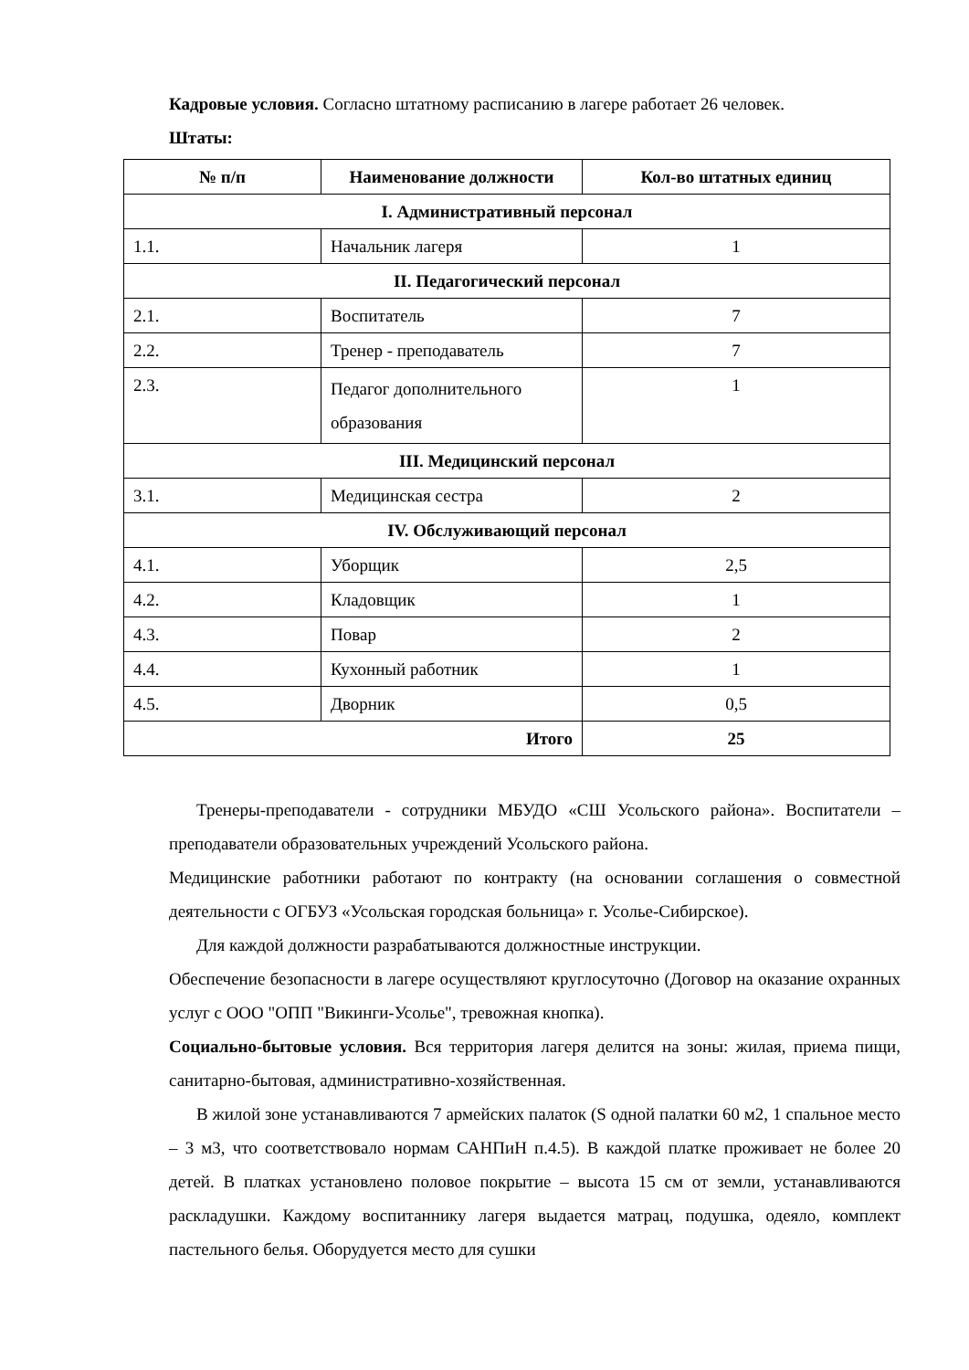Кадровые условия. Согласно штатному расписанию в лагере работает 26 человек.
Штаты:
| № п/п | Наименование должности | Кол-во штатных единиц |
| --- | --- | --- |
| I. Административный персонал | | |
| 1.1. | Начальник лагеря | 1 |
| II. Педагогический персонал | | |
| 2.1. | Воспитатель | 7 |
| 2.2. | Тренер - преподаватель | 7 |
| 2.3. | Педагог дополнительного образования | 1 |
| III. Медицинский персонал | | |
| 3.1. | Медицинская сестра | 2 |
| IV. Обслуживающий персонал | | |
| 4.1. | Уборщик | 2,5 |
| 4.2. | Кладовщик | 1 |
| 4.3. | Повар | 2 |
| 4.4. | Кухонный работник | 1 |
| 4.5. | Дворник | 0,5 |
| Итого | | 25 |
Тренеры-преподаватели - сотрудники МБУДО «СШ Усольского района». Воспитатели – преподаватели образовательных учреждений Усольского района.
Медицинские работники работают по контракту (на основании соглашения о совместной деятельности с ОГБУЗ «Усольская городская больница» г. Усолье-Сибирское).
Для каждой должности разрабатываются должностные инструкции.
Обеспечение безопасности в лагере осуществляют круглосуточно (Договор на оказание охранных услуг с ООО "ОПП "Викинги-Усолье", тревожная кнопка).
Социально-бытовые условия. Вся территория лагеря делится на зоны: жилая, приема пищи, санитарно-бытовая, административно-хозяйственная.
В жилой зоне устанавливаются 7 армейских палаток (S одной палатки 60 м2, 1 спальное место – 3 м3, что соответствовало нормам САНПиН п.4.5). В каждой платке проживает не более 20 детей. В платках установлено половое покрытие – высота 15 см от земли, устанавливаются раскладушки. Каждому воспитаннику лагеря выдается матрац, подушка, одеяло, комплект пастельного белья. Оборудуется место для сушки